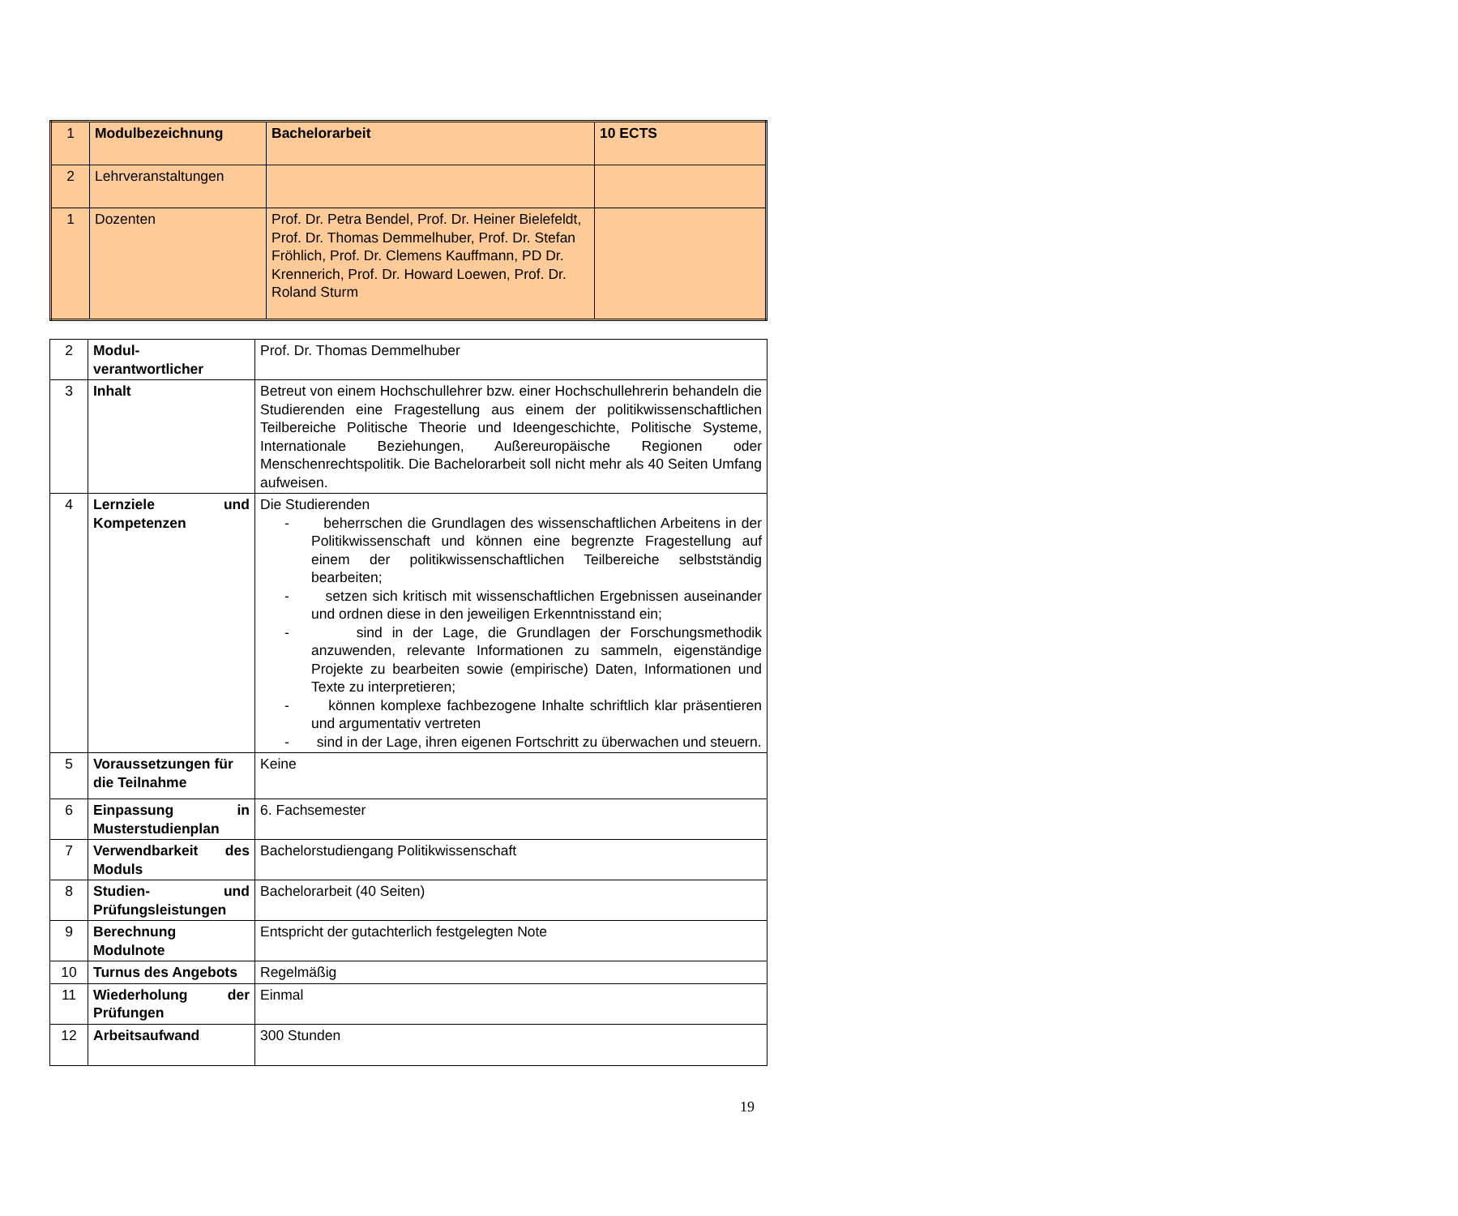| 1 | Modulbezeichnung | Bachelorarbeit | 10 ECTS |
| 2 | Lehrveranstaltungen | | |
| 1 | Dozenten | Prof. Dr. Petra Bendel, Prof. Dr. Heiner Bielefeldt, Prof. Dr. Thomas Demmelhuber, Prof. Dr. Stefan Fröhlich, Prof. Dr. Clemens Kauffmann, PD Dr. Krennerich, Prof. Dr. Howard Loewen, Prof. Dr. Roland Sturm | |
| 2 | Modul-verantwortlicher | Prof. Dr. Thomas Demmelhuber |
| 3 | Inhalt | Betreut von einem Hochschullehrer bzw. einer Hochschullehrerin behandeln die Studierenden eine Fragestellung aus einem der politikwissenschaftlichen Teilbereiche Politische Theorie und Ideengeschichte, Politische Systeme, Internationale Beziehungen, Außereuropäische Regionen oder Menschenrechtspolitik. Die Bachelorarbeit soll nicht mehr als 40 Seiten Umfang aufweisen. |
| 4 | Lernziele und Kompetenzen | Die Studierenden - beherrschen die Grundlagen des wissenschaftlichen Arbeitens in der Politikwissenschaft und können eine begrenzte Fragestellung auf einem der politikwissenschaftlichen Teilbereiche selbstständig bearbeiten; - setzen sich kritisch mit wissenschaftlichen Ergebnissen auseinander und ordnen diese in den jeweiligen Erkenntnisstand ein; - sind in der Lage, die Grundlagen der Forschungsmethodik anzuwenden, relevante Informationen zu sammeln, eigenständige Projekte zu bearbeiten sowie (empirische) Daten, Informationen und Texte zu interpretieren; - können komplexe fachbezogene Inhalte schriftlich klar präsentieren und argumentativ vertreten - sind in der Lage, ihren eigenen Fortschritt zu überwachen und steuern. |
| 5 | Voraussetzungen für die Teilnahme | Keine |
| 6 | Einpassung in Musterstudienplan | 6. Fachsemester |
| 7 | Verwendbarkeit des Moduls | Bachelorstudiengang Politikwissenschaft |
| 8 | Studien- und Prüfungsleistungen | Bachelorarbeit (40 Seiten) |
| 9 | Berechnung Modulnote | Entspricht der gutachterlich festgelegten Note |
| 10 | Turnus des Angebots | Regelmäßig |
| 11 | Wiederholung der Prüfungen | Einmal |
| 12 | Arbeitsaufwand | 300 Stunden |
19